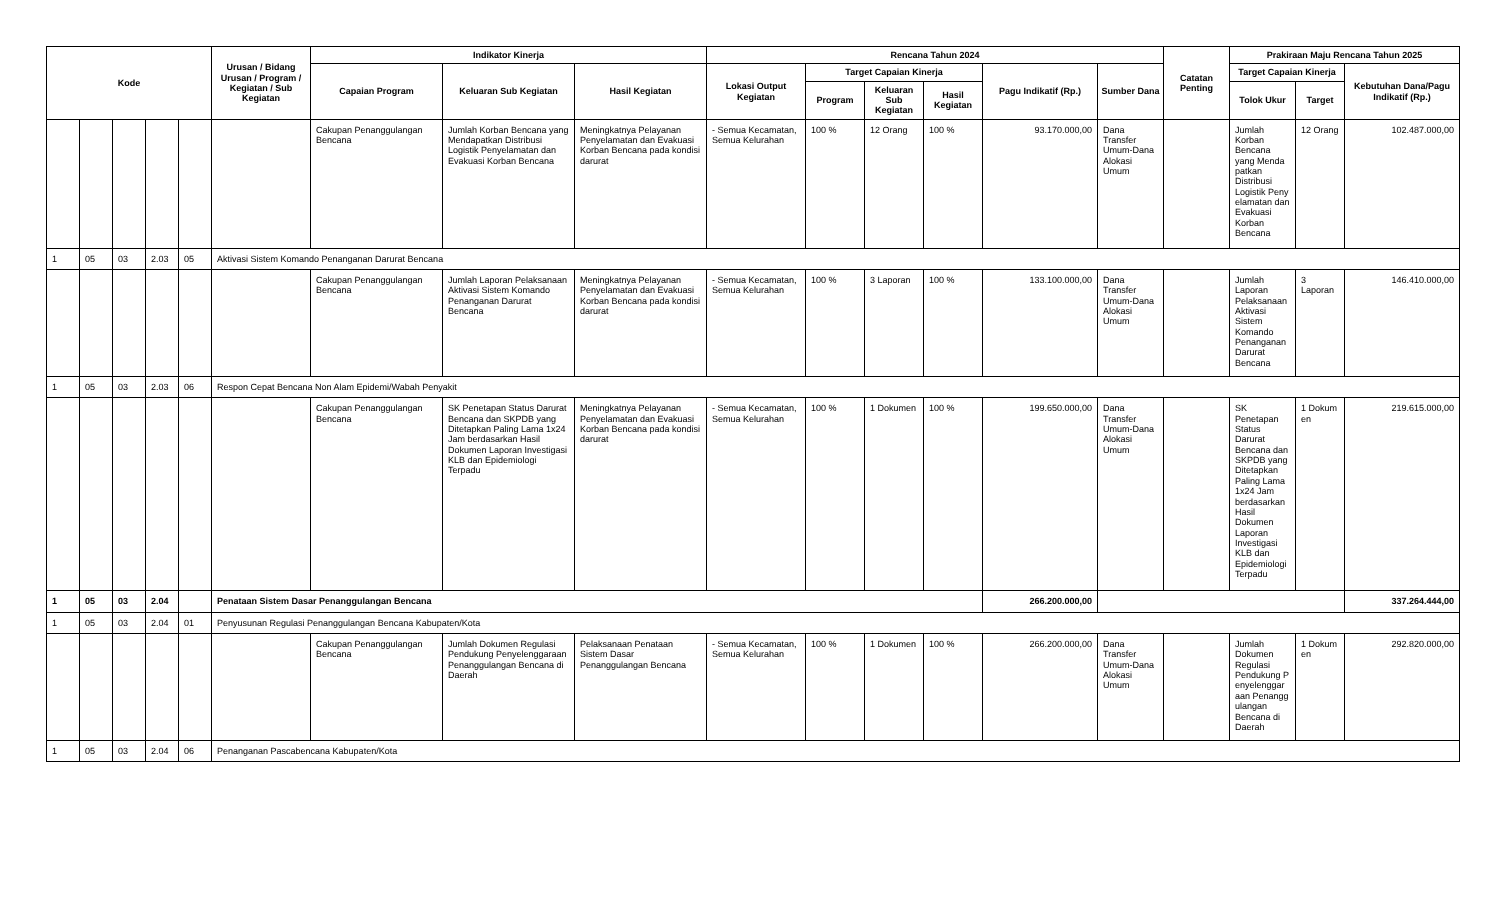| Kode | | | | | Urusan / Bidang Urusan / Program / Kegiatan / Sub Kegiatan | Indikator Kinerja | | | Rencana Tahun 2024 | | | | | | Catatan Penting | Prakiraan Maju Rencana Tahun 2025 | | |
| --- | --- | --- | --- | --- | --- | --- | --- | --- | --- | --- | --- | --- | --- | --- | --- | --- | --- | --- |
| | | | | | | Capaian Program | Keluaran Sub Kegiatan | Hasil Kegiatan | Lokasi Output Kegiatan | Target Capaian Kinerja | | | Pagu Indikatif (Rp.) | Sumber Dana | | Target Capaian Kinerja | | Kebutuhan Dana/Pagu Indikatif (Rp.) |
| | | | | | | | | | | Program | Keluaran Sub Kegiatan | Hasil Kegiatan | | | | Tolok Ukur | Target | |
| | | | | | | Cakupan Penanggulangan Bencana | Jumlah Korban Bencana yang Mendapatkan Distribusi Logistik Penyelamatan dan Evakuasi Korban Bencana | Meningkatnya Pelayanan Penyelamatan dan Evakuasi Korban Bencana pada kondisi darurat | - Semua Kecamatan, Semua Kelurahan | 100 % | 12 Orang | 100 % | 93.170.000,00 | Dana Transfer Umum-Dana Alokasi Umum | | Jumlah Korban Bencana yang Menda patkan Distribusi Logistik Peny elamatan dan Evakuasi Korban Bencana | 12 Orang | 102.487.000,00 |
| 1 | 05 | 03 | 2.03 | 05 | Aktivasi Sistem Komando Penanganan Darurat Bencana | | | | | | | | | | | | | |
| | | | | | | Cakupan Penanggulangan Bencana | Jumlah Laporan Pelaksanaan Aktivasi Sistem Komando Penanganan Darurat Bencana | Meningkatnya Pelayanan Penyelamatan dan Evakuasi Korban Bencana pada kondisi darurat | - Semua Kecamatan, Semua Kelurahan | 100 % | 3 Laporan | 100 % | 133.100.000,00 | Dana Transfer Umum-Dana Alokasi Umum | | Jumlah Laporan Pelaksanaan Aktivasi Sistem Komando Penanganan Darurat Bencana | 3 Laporan | 146.410.000,00 |
| 1 | 05 | 03 | 2.03 | 06 | Respon Cepat Bencana Non Alam Epidemi/Wabah Penyakit | | | | | | | | | | | | | |
| | | | | | | Cakupan Penanggulangan Bencana | SK Penetapan Status Darurat Bencana dan SKPDB yang Ditetapkan Paling Lama 1x24 Jam berdasarkan Hasil Dokumen Laporan Investigasi KLB dan Epidemiologi Terpadu | Meningkatnya Pelayanan Penyelamatan dan Evakuasi Korban Bencana pada kondisi darurat | - Semua Kecamatan, Semua Kelurahan | 100 % | 1 Dokumen | 100 % | 199.650.000,00 | Dana Transfer Umum-Dana Alokasi Umum | | SK Penetapan Status Darurat Bencana dan SKPDB yang Ditetapkan Paling Lama 1x24 Jam berdasarkan Hasil Dokumen Laporan Investigasi KLB dan Epidemiologi Terpadu | 1 Dokum en | 219.615.000,00 |
| 1 | 05 | 03 | 2.04 | | Penataan Sistem Dasar Penanggulangan Bencana | | | | | | | | 266.200.000,00 | | | | | 337.264.444,00 |
| 1 | 05 | 03 | 2.04 | 01 | Penyusunan Regulasi Penanggulangan Bencana Kabupaten/Kota | | | | | | | | | | | | | |
| | | | | | | Cakupan Penanggulangan Bencana | Jumlah Dokumen Regulasi Pendukung Penyelenggaraan Penanggulangan Bencana di Daerah | Pelaksanaan Penataan Sistem Dasar Penanggulangan Bencana | - Semua Kecamatan, Semua Kelurahan | 100 % | 1 Dokumen | 100 % | 266.200.000,00 | Dana Transfer Umum-Dana Alokasi Umum | | Jumlah Dokumen Regulasi Pendukung P enyelenggar aan Penangg ulangan Bencana di Daerah | 1 Dokum en | 292.820.000,00 |
| 1 | 05 | 03 | 2.04 | 06 | Penanganan Pascabencana Kabupaten/Kota | | | | | | | | | | | | | |